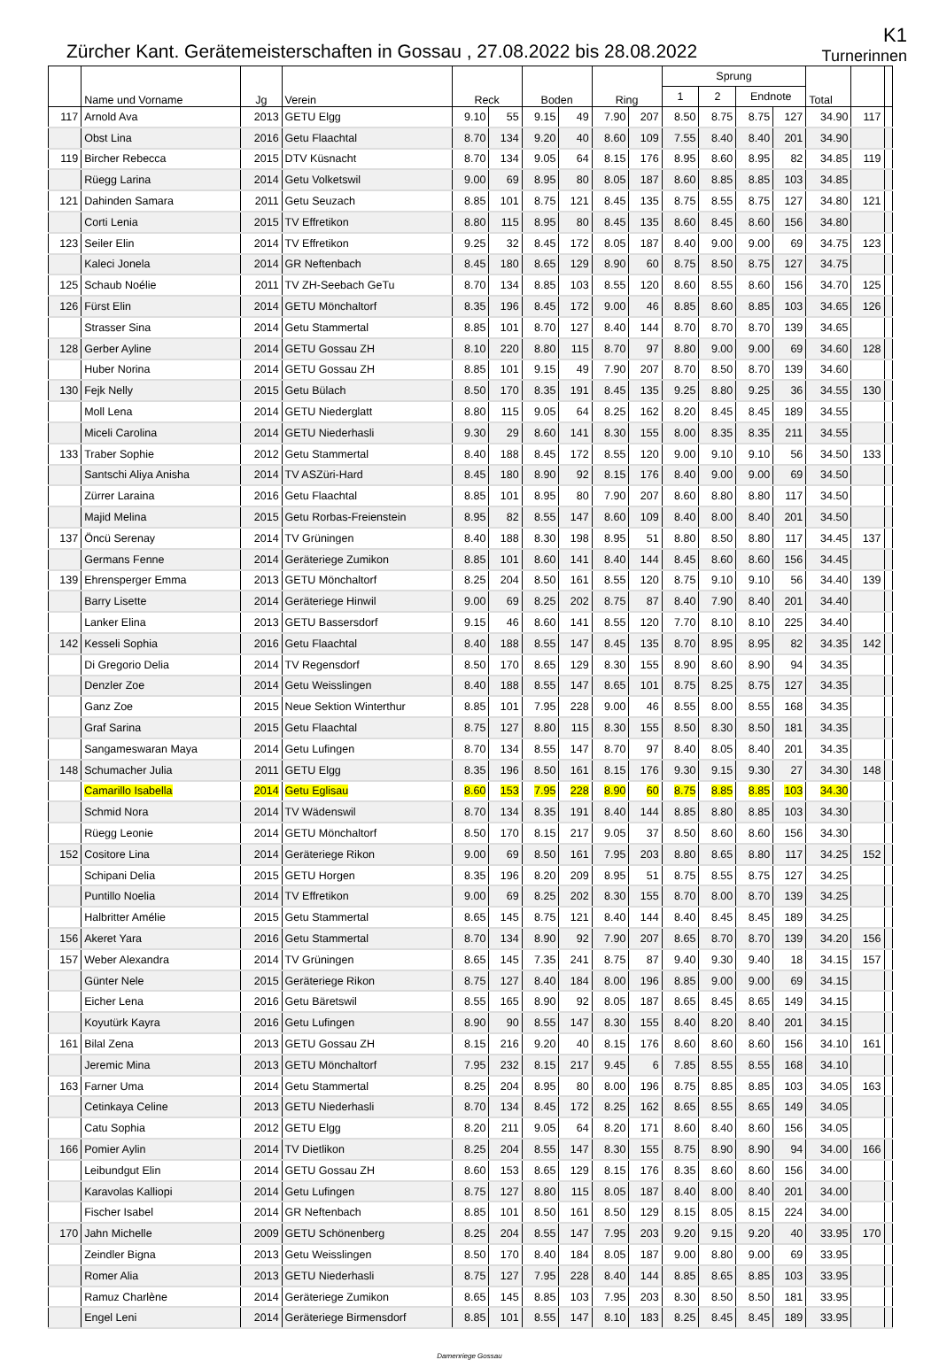Zürcher Kant. Gerätemeisterschaften in Gossau , 27.08.2022 bis 28.08.2022
K1
Turnerinnen
| | Name und Vorname | Jg | Verein | Reck | | Boden | | Ring | | Sprung | | | | Total | | |
| --- | --- | --- | --- | --- | --- | --- | --- | --- | --- | --- | --- | --- | --- | --- | --- | --- |
| | | | | | | | | | | 1 | 2 | Endnote | | | | |
| 117 | Arnold Ava | 2013 | GETU Elgg | 9.10 | 55 | 9.15 | 49 | 7.90 | 207 | 8.50 | 8.75 | 8.75 | 127 | 34.90 | 117 | |
| | Obst Lina | 2016 | Getu Flaachtal | 8.70 | 134 | 9.20 | 40 | 8.60 | 109 | 7.55 | 8.40 | 8.40 | 201 | 34.90 | | |
| 119 | Bircher Rebecca | 2015 | DTV Küsnacht | 8.70 | 134 | 9.05 | 64 | 8.15 | 176 | 8.95 | 8.60 | 8.95 | 82 | 34.85 | 119 | |
| | Rüegg Larina | 2014 | Getu Volketswil | 9.00 | 69 | 8.95 | 80 | 8.05 | 187 | 8.60 | 8.85 | 8.85 | 103 | 34.85 | | |
| 121 | Dahinden Samara | 2011 | Getu Seuzach | 8.85 | 101 | 8.75 | 121 | 8.45 | 135 | 8.75 | 8.55 | 8.75 | 127 | 34.80 | 121 | |
| | Corti Lenia | 2015 | TV Effretikon | 8.80 | 115 | 8.95 | 80 | 8.45 | 135 | 8.60 | 8.45 | 8.60 | 156 | 34.80 | | |
| 123 | Seiler Elin | 2014 | TV Effretikon | 9.25 | 32 | 8.45 | 172 | 8.05 | 187 | 8.40 | 9.00 | 9.00 | 69 | 34.75 | 123 | |
| | Kaleci Jonela | 2014 | GR Neftenbach | 8.45 | 180 | 8.65 | 129 | 8.90 | 60 | 8.75 | 8.50 | 8.75 | 127 | 34.75 | | |
| 125 | Schaub Noélie | 2011 | TV ZH-Seebach GeTu | 8.70 | 134 | 8.85 | 103 | 8.55 | 120 | 8.60 | 8.55 | 8.60 | 156 | 34.70 | 125 | |
| 126 | Fürst Elin | 2014 | GETU Mönchaltorf | 8.35 | 196 | 8.45 | 172 | 9.00 | 46 | 8.85 | 8.60 | 8.85 | 103 | 34.65 | 126 | |
| | Strasser Sina | 2014 | Getu Stammertal | 8.85 | 101 | 8.70 | 127 | 8.40 | 144 | 8.70 | 8.70 | 8.70 | 139 | 34.65 | | |
| 128 | Gerber Ayline | 2014 | GETU Gossau ZH | 8.10 | 220 | 8.80 | 115 | 8.70 | 97 | 8.80 | 9.00 | 9.00 | 69 | 34.60 | 128 | |
| | Huber Norina | 2014 | GETU Gossau ZH | 8.85 | 101 | 9.15 | 49 | 7.90 | 207 | 8.70 | 8.50 | 8.70 | 139 | 34.60 | | |
| 130 | Fejk Nelly | 2015 | Getu Bülach | 8.50 | 170 | 8.35 | 191 | 8.45 | 135 | 9.25 | 8.80 | 9.25 | 36 | 34.55 | 130 | |
| | Moll Lena | 2014 | GETU Niederglatt | 8.80 | 115 | 9.05 | 64 | 8.25 | 162 | 8.20 | 8.45 | 8.45 | 189 | 34.55 | | |
| | Miceli Carolina | 2014 | GETU Niederhasli | 9.30 | 29 | 8.60 | 141 | 8.30 | 155 | 8.00 | 8.35 | 8.35 | 211 | 34.55 | | |
| 133 | Traber Sophie | 2012 | Getu Stammertal | 8.40 | 188 | 8.45 | 172 | 8.55 | 120 | 9.00 | 9.10 | 9.10 | 56 | 34.50 | 133 | |
| | Santschi Aliya Anisha | 2014 | TV ASZüri-Hard | 8.45 | 180 | 8.90 | 92 | 8.15 | 176 | 8.40 | 9.00 | 9.00 | 69 | 34.50 | | |
| | Zürrer Laraina | 2016 | Getu Flaachtal | 8.85 | 101 | 8.95 | 80 | 7.90 | 207 | 8.60 | 8.80 | 8.80 | 117 | 34.50 | | |
| | Majid Melina | 2015 | Getu Rorbas-Freienstein | 8.95 | 82 | 8.55 | 147 | 8.60 | 109 | 8.40 | 8.00 | 8.40 | 201 | 34.50 | | |
| 137 | Öncü Serenay | 2014 | TV Grüningen | 8.40 | 188 | 8.30 | 198 | 8.95 | 51 | 8.80 | 8.50 | 8.80 | 117 | 34.45 | 137 | |
| | Germans Fenne | 2014 | Geräteriege Zumikon | 8.85 | 101 | 8.60 | 141 | 8.40 | 144 | 8.45 | 8.60 | 8.60 | 156 | 34.45 | | |
| 139 | Ehrensperger Emma | 2013 | GETU Mönchaltorf | 8.25 | 204 | 8.50 | 161 | 8.55 | 120 | 8.75 | 9.10 | 9.10 | 56 | 34.40 | 139 | |
| | Barry Lisette | 2014 | Geräteriege Hinwil | 9.00 | 69 | 8.25 | 202 | 8.75 | 87 | 8.40 | 7.90 | 8.40 | 201 | 34.40 | | |
| | Lanker Elina | 2013 | GETU Bassersdorf | 9.15 | 46 | 8.60 | 141 | 8.55 | 120 | 7.70 | 8.10 | 8.10 | 225 | 34.40 | | |
| 142 | Kesseli Sophia | 2016 | Getu Flaachtal | 8.40 | 188 | 8.55 | 147 | 8.45 | 135 | 8.70 | 8.95 | 8.95 | 82 | 34.35 | 142 | |
| | Di Gregorio Delia | 2014 | TV Regensdorf | 8.50 | 170 | 8.65 | 129 | 8.30 | 155 | 8.90 | 8.60 | 8.90 | 94 | 34.35 | | |
| | Denzler Zoe | 2014 | Getu Weisslingen | 8.40 | 188 | 8.55 | 147 | 8.65 | 101 | 8.75 | 8.25 | 8.75 | 127 | 34.35 | | |
| | Ganz Zoe | 2015 | Neue Sektion Winterthur | 8.85 | 101 | 7.95 | 228 | 9.00 | 46 | 8.55 | 8.00 | 8.55 | 168 | 34.35 | | |
| | Graf Sarina | 2015 | Getu Flaachtal | 8.75 | 127 | 8.80 | 115 | 8.30 | 155 | 8.50 | 8.30 | 8.50 | 181 | 34.35 | | |
| | Sangameswaran Maya | 2014 | Getu Lufingen | 8.70 | 134 | 8.55 | 147 | 8.70 | 97 | 8.40 | 8.05 | 8.40 | 201 | 34.35 | | |
| 148 | Schumacher Julia | 2011 | GETU Elgg | 8.35 | 196 | 8.50 | 161 | 8.15 | 176 | 9.30 | 9.15 | 9.30 | 27 | 34.30 | 148 | |
| | Camarillo Isabella | 2014 | Getu Eglisau | 8.60 | 153 | 7.95 | 228 | 8.90 | 60 | 8.75 | 8.85 | 8.85 | 103 | 34.30 | | |
| | Schmid Nora | 2014 | TV Wädenswil | 8.70 | 134 | 8.35 | 191 | 8.40 | 144 | 8.85 | 8.80 | 8.85 | 103 | 34.30 | | |
| | Rüegg Leonie | 2014 | GETU Mönchaltorf | 8.50 | 170 | 8.15 | 217 | 9.05 | 37 | 8.50 | 8.60 | 8.60 | 156 | 34.30 | | |
| 152 | Cositore Lina | 2014 | Geräteriege Rikon | 9.00 | 69 | 8.50 | 161 | 7.95 | 203 | 8.80 | 8.65 | 8.80 | 117 | 34.25 | 152 | |
| | Schipani Delia | 2015 | GETU Horgen | 8.35 | 196 | 8.20 | 209 | 8.95 | 51 | 8.75 | 8.55 | 8.75 | 127 | 34.25 | | |
| | Puntillo Noelia | 2014 | TV Effretikon | 9.00 | 69 | 8.25 | 202 | 8.30 | 155 | 8.70 | 8.00 | 8.70 | 139 | 34.25 | | |
| | Halbritter Amélie | 2015 | Getu Stammertal | 8.65 | 145 | 8.75 | 121 | 8.40 | 144 | 8.40 | 8.45 | 8.45 | 189 | 34.25 | | |
| 156 | Akeret Yara | 2016 | Getu Stammertal | 8.70 | 134 | 8.90 | 92 | 7.90 | 207 | 8.65 | 8.70 | 8.70 | 139 | 34.20 | 156 | |
| 157 | Weber Alexandra | 2014 | TV Grüningen | 8.65 | 145 | 7.35 | 241 | 8.75 | 87 | 9.40 | 9.30 | 9.40 | 18 | 34.15 | 157 | |
| | Günter Nele | 2015 | Geräteriege Rikon | 8.75 | 127 | 8.40 | 184 | 8.00 | 196 | 8.85 | 9.00 | 9.00 | 69 | 34.15 | | |
| | Eicher Lena | 2016 | Getu Bäretswil | 8.55 | 165 | 8.90 | 92 | 8.05 | 187 | 8.65 | 8.45 | 8.65 | 149 | 34.15 | | |
| | Koyutürk Kayra | 2016 | Getu Lufingen | 8.90 | 90 | 8.55 | 147 | 8.30 | 155 | 8.40 | 8.20 | 8.40 | 201 | 34.15 | | |
| 161 | Bilal Zena | 2013 | GETU Gossau ZH | 8.15 | 216 | 9.20 | 40 | 8.15 | 176 | 8.60 | 8.60 | 8.60 | 156 | 34.10 | 161 | |
| | Jeremic Mina | 2013 | GETU Mönchaltorf | 7.95 | 232 | 8.15 | 217 | 9.45 | 6 | 7.85 | 8.55 | 8.55 | 168 | 34.10 | | |
| 163 | Farner Uma | 2014 | Getu Stammertal | 8.25 | 204 | 8.95 | 80 | 8.00 | 196 | 8.75 | 8.85 | 8.85 | 103 | 34.05 | 163 | |
| | Cetinkaya Celine | 2013 | GETU Niederhasli | 8.70 | 134 | 8.45 | 172 | 8.25 | 162 | 8.65 | 8.55 | 8.65 | 149 | 34.05 | | |
| | Catu Sophia | 2012 | GETU Elgg | 8.20 | 211 | 9.05 | 64 | 8.20 | 171 | 8.60 | 8.40 | 8.60 | 156 | 34.05 | | |
| 166 | Pomier Aylin | 2014 | TV Dietlikon | 8.25 | 204 | 8.55 | 147 | 8.30 | 155 | 8.75 | 8.90 | 8.90 | 94 | 34.00 | 166 | |
| | Leibundgut Elin | 2014 | GETU Gossau ZH | 8.60 | 153 | 8.65 | 129 | 8.15 | 176 | 8.35 | 8.60 | 8.60 | 156 | 34.00 | | |
| | Karavolas Kalliopi | 2014 | Getu Lufingen | 8.75 | 127 | 8.80 | 115 | 8.05 | 187 | 8.40 | 8.00 | 8.40 | 201 | 34.00 | | |
| | Fischer Isabel | 2014 | GR Neftenbach | 8.85 | 101 | 8.50 | 161 | 8.50 | 129 | 8.15 | 8.05 | 8.15 | 224 | 34.00 | | |
| 170 | Jahn Michelle | 2009 | GETU Schönenberg | 8.25 | 204 | 8.55 | 147 | 7.95 | 203 | 9.20 | 9.15 | 9.20 | 40 | 33.95 | 170 | |
| | Zeindler Bigna | 2013 | Getu Weisslingen | 8.50 | 170 | 8.40 | 184 | 8.05 | 187 | 9.00 | 8.80 | 9.00 | 69 | 33.95 | | |
| | Romer Alia | 2013 | GETU Niederhasli | 8.75 | 127 | 7.95 | 228 | 8.40 | 144 | 8.85 | 8.65 | 8.85 | 103 | 33.95 | | |
| | Ramuz Charlène | 2014 | Geräteriege Zumikon | 8.65 | 145 | 8.85 | 103 | 7.95 | 203 | 8.30 | 8.50 | 8.50 | 181 | 33.95 | | |
| | Engel Leni | 2014 | Geräteriege Birmensdorf | 8.85 | 101 | 8.55 | 147 | 8.10 | 183 | 8.25 | 8.45 | 8.45 | 189 | 33.95 | | |
Damenriege Gossau